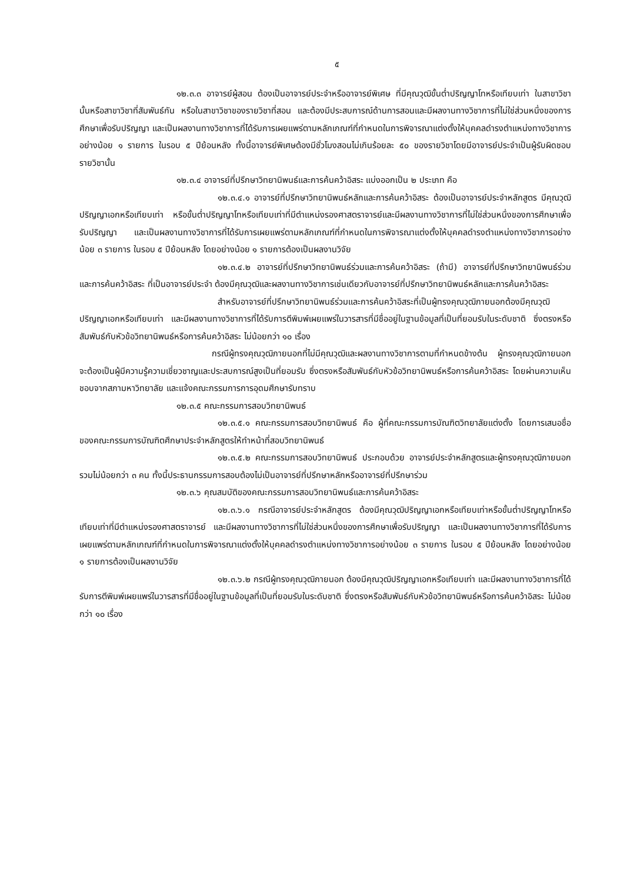๕
๑๒.๓.๓ อาจารย์ผู้สอน ต้องเป็นอาจารย์ประจำหรืออาจารย์พิเศษ ที่มีคุณวุฒิขั้นต่ำปริญญาโทหรือเทียบเท่า ในสาขาวิชานั้นหรือสาขาวิชาที่สัมพันธ์กัน หรือในสาขาวิชาของรายวิชาที่สอน และต้องมีประสบการณ์ด้านการสอนและมีผลงานทางวิชาการที่ไม่ใช่ส่วนหนึ่งของการศึกษาเพื่อรับปริญญา และเป็นผลงานทางวิชาการที่ได้รับการเผยแพร่ตามหลักเกณฑ์ที่กำหนดในการพิจารณาแต่งตั้งให้บุคคลดำรงตำแหน่งทางวิชาการอย่างน้อย ๑ รายการ ในรอบ ๕ ปีย้อนหลัง ทั้งนี้อาจารย์พิเศษต้องมีชั่วโมงสอนไม่เกินร้อยละ ๕๐ ของรายวิชาโดยมีอาจารย์ประจำเป็นผู้รับผิดชอบรายวิชานั้น
๑๒.๓.๔ อาจารย์ที่ปรึกษาวิทยานิพนธ์และการค้นคว้าอิสระ แบ่งออกเป็น ๒ ประเภท คือ
๑๒.๓.๔.๑ อาจารย์ที่ปรึกษาวิทยานิพนธ์หลักและการค้นคว้าอิสระ ต้องเป็นอาจารย์ประจำหลักสูตร มีคุณวุฒิปริญญาเอกหรือเทียบเท่า หรือขั้นต่ำปริญญาโทหรือเทียบเท่าที่มีตำแหน่งรองศาสตราจารย์และมีผลงานทางวิชาการที่ไม่ใช่ส่วนหนึ่งของการศึกษาเพื่อรับปริญญา และเป็นผลงานทางวิชาการที่ได้รับการเผยแพร่ตามหลักเกณฑ์ที่กำหนดในการพิจารณาแต่งตั้งให้บุคคลดำรงตำแหน่งทางวิชาการอย่างน้อย ๓ รายการ ในรอบ ๕ ปีย้อนหลัง โดยอย่างน้อย ๑ รายการต้องเป็นผลงานวิจัย
๑๒.๓.๔.๒ อาจารย์ที่ปรึกษาวิทยานิพนธ์ร่วมและการค้นคว้าอิสระ (ถ้ามี) อาจารย์ที่ปรึกษาวิทยานิพนธ์ร่วมและการค้นคว้าอิสระ ที่เป็นอาจารย์ประจำ ต้องมีคุณวุฒิและผลงานทางวิชาการเช่นเดียวกับอาจารย์ที่ปรึกษาวิทยานิพนธ์หลักและการค้นคว้าอิสระ
สำหรับอาจารย์ที่ปรึกษาวิทยานิพนธ์ร่วมและการค้นคว้าอิสระที่เป็นผู้ทรงคุณวุฒิภายนอกต้องมีคุณวุฒิปริญญาเอกหรือเทียบเท่า และมีผลงานทางวิชาการที่ได้รับการตีพิมพ์เผยแพร่ในวารสารที่มีชื่ออยู่ในฐานข้อมูลที่เป็นที่ยอมรับในระดับชาติ ซึ่งตรงหรือสัมพันธ์กับหัวข้อวิทยานิพนธ์หรือการค้นคว้าอิสระ ไม่น้อยกว่า ๑๐ เรื่อง
กรณีผู้ทรงคุณวุฒิภายนอกที่ไม่มีคุณวุฒิและผลงานทางวิชาการตามที่กำหนดข้างต้น ผู้ทรงคุณวุฒิภายนอกจะต้องเป็นผู้มีความรู้ความเชี่ยวชาญและประสบการณ์สูงเป็นที่ยอมรับ ซึ่งตรงหรือสัมพันธ์กับหัวข้อวิทยานิพนธ์หรือการค้นคว้าอิสระ โดยผ่านความเห็นชอบจากสภามหาวิทยาลัย และแจ้งคณะกรรมการการอุดมศึกษารับทราบ
๑๒.๓.๕ คณะกรรมการสอบวิทยานิพนธ์
๑๒.๓.๕.๑ คณะกรรมการสอบวิทยานิพนธ์ คือ ผู้ที่คณะกรรมการบัณฑิตวิทยาลัยแต่งตั้ง โดยการเสนอชื่อของคณะกรรมการบัณฑิตศึกษาประจำหลักสูตรให้ทำหน้าที่สอบวิทยานิพนธ์
๑๒.๓.๕.๒ คณะกรรมการสอบวิทยานิพนธ์ ประกอบด้วย อาจารย์ประจำหลักสูตรและผู้ทรงคุณวุฒิภายนอก รวมไม่น้อยกว่า ๓ คน ทั้งนี้ประธานกรรมการสอบต้องไม่เป็นอาจารย์ที่ปรึกษาหลักหรืออาจารย์ที่ปรึกษาร่วม
๑๒.๓.๖ คุณสมบัติของคณะกรรมการสอบวิทยานิพนธ์และการค้นคว้าอิสระ
๑๒.๓.๖.๑ กรณีอาจารย์ประจำหลักสูตร ต้องมีคุณวุฒิปริญญาเอกหรือเทียบเท่าหรือขั้นต่ำปริญญาโทหรือเทียบเท่าที่มีตำแหน่งรองศาสตราจารย์ และมีผลงานทางวิชาการที่ไม่ใช่ส่วนหนึ่งของการศึกษาเพื่อรับปริญญา และเป็นผลงานทางวิชาการที่ได้รับการเผยแพร่ตามหลักเกณฑ์ที่กำหนดในการพิจารณาแต่งตั้งให้บุคคลดำรงตำแหน่งทางวิชาการอย่างน้อย ๓ รายการ ในรอบ ๕ ปีย้อนหลัง โดยอย่างน้อย ๑ รายการต้องเป็นผลงานวิจัย
๑๒.๓.๖.๒ กรณีผู้ทรงคุณวุฒิภายนอก ต้องมีคุณวุฒิปริญญาเอกหรือเทียบเท่า และมีผลงานทางวิชาการที่ได้รับการตีพิมพ์เผยแพร่ในวารสารที่มีชื่ออยู่ในฐานข้อมูลที่เป็นที่ยอมรับในระดับชาติ ซึ่งตรงหรือสัมพันธ์กับหัวข้อวิทยานิพนธ์หรือการค้นคว้าอิสระ ไม่น้อยกว่า ๑๐ เรื่อง